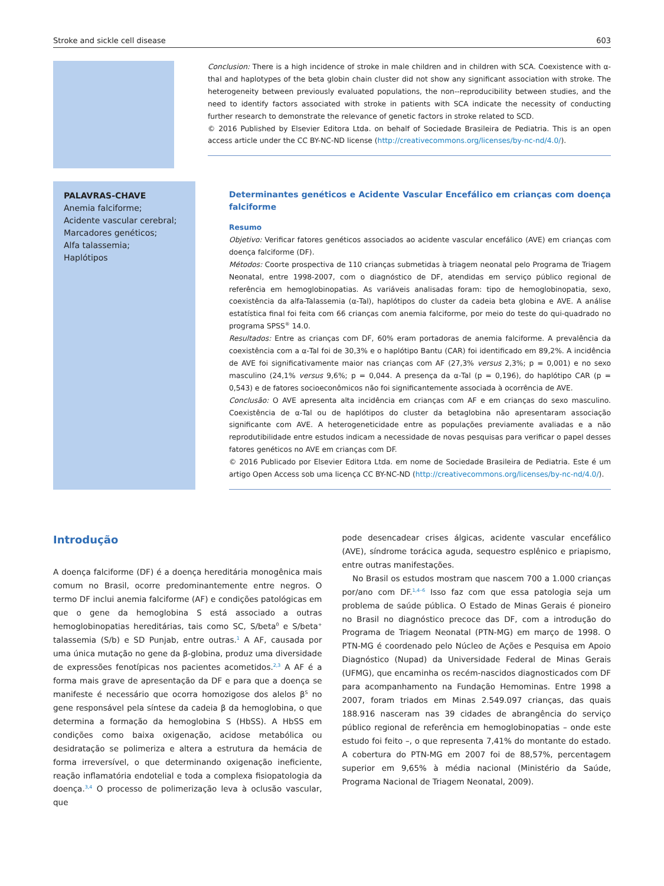Stroke and sickle cell disease 603
Conclusion: There is a high incidence of stroke in male children and in children with SCA. Coexistence with α-thal and haplotypes of the beta globin chain cluster did not show any significant association with stroke. The heterogeneity between previously evaluated populations, the non--reproducibility between studies, and the need to identify factors associated with stroke in patients with SCA indicate the necessity of conducting further research to demonstrate the relevance of genetic factors in stroke related to SCD.
© 2016 Published by Elsevier Editora Ltda. on behalf of Sociedade Brasileira de Pediatria. This is an open access article under the CC BY-NC-ND license (http://creativecommons.org/licenses/by-nc-nd/4.0/).
PALAVRAS-CHAVE
Anemia falciforme;
Acidente vascular cerebral;
Marcadores genéticos;
Alfa talassemia;
Haplótipos
Determinantes genéticos e Acidente Vascular Encefálico em crianças com doença falciforme
Resumo
Objetivo: Verificar fatores genéticos associados ao acidente vascular encefálico (AVE) em crianças com doença falciforme (DF).
Métodos: Coorte prospectiva de 110 crianças submetidas à triagem neonatal pelo Programa de Triagem Neonatal, entre 1998-2007, com o diagnóstico de DF, atendidas em serviço público regional de referência em hemoglobinopatias. As variáveis analisadas foram: tipo de hemoglobinopatia, sexo, coexistência da alfa-Talassemia (α-Tal), haplótipos do cluster da cadeia beta globina e AVE. A análise estatística final foi feita com 66 crianças com anemia falciforme, por meio do teste do qui-quadrado no programa SPSS<sup>®</sup> 14.0.
Resultados: Entre as crianças com DF, 60% eram portadoras de anemia falciforme. A prevalência da coexistência com a α-Tal foi de 30,3% e o haplótipo Bantu (CAR) foi identificado em 89,2%. A incidência de AVE foi significativamente maior nas crianças com AF (27,3% versus 2,3%; p = 0,001) e no sexo masculino (24,1% versus 9,6%; p = 0,044. A presença da α-Tal (p = 0,196), do haplótipo CAR (p = 0,543) e de fatores socioeconômicos não foi significantemente associada à ocorrência de AVE.
Conclusão: O AVE apresenta alta incidência em crianças com AF e em crianças do sexo masculino. Coexistência de α-Tal ou de haplótipos do cluster da betaglobina não apresentaram associação significante com AVE. A heterogeneticidade entre as populações previamente avaliadas e a não reprodutibilidade entre estudos indicam a necessidade de novas pesquisas para verificar o papel desses fatores genéticos no AVE em crianças com DF.
© 2016 Publicado por Elsevier Editora Ltda. em nome de Sociedade Brasileira de Pediatria. Este é um artigo Open Access sob uma licença CC BY-NC-ND (http://creativecommons.org/licenses/by-nc-nd/4.0/).
Introdução
A doença falciforme (DF) é a doença hereditária monogênica mais comum no Brasil, ocorre predominantemente entre negros. O termo DF inclui anemia falciforme (AF) e condições patológicas em que o gene da hemoglobina S está associado a outras hemoglobinopatias hereditárias, tais como SC, S/beta<sup>0</sup> e S/beta<sup>+</sup> talassemia (S/b) e SD Punjab, entre outras.<sup>1</sup> A AF, causada por uma única mutação no gene da β-globina, produz uma diversidade de expressões fenotípicas nos pacientes acometidos.<sup>2,3</sup> A AF é a forma mais grave de apresentação da DF e para que a doença se manifeste é necessário que ocorra homozigose dos alelos β<sup>S</sup> no gene responsável pela síntese da cadeia β da hemoglobina, o que determina a formação da hemoglobina S (HbSS). A HbSS em condições como baixa oxigenação, acidose metabólica ou desidratação se polimeriza e altera a estrutura da hemácia de forma irreversível, o que determinando oxigenação ineficiente, reação inflamatória endotelial e toda a complexa fisiopatologia da doença.<sup>3,4</sup> O processo de polimerização leva à oclusão vascular, que
pode desencadear crises álgicas, acidente vascular encefálico (AVE), síndrome torácica aguda, sequestro esplênico e priapismo, entre outras manifestações.
No Brasil os estudos mostram que nascem 700 a 1.000 crianças por/ano com DF.<sup>1,4–6</sup> Isso faz com que essa patologia seja um problema de saúde pública. O Estado de Minas Gerais é pioneiro no Brasil no diagnóstico precoce das DF, com a introdução do Programa de Triagem Neonatal (PTN-MG) em março de 1998. O PTN-MG é coordenado pelo Núcleo de Ações e Pesquisa em Apoio Diagnóstico (Nupad) da Universidade Federal de Minas Gerais (UFMG), que encaminha os recém-nascidos diagnosticados com DF para acompanhamento na Fundação Hemominas. Entre 1998 a 2007, foram triados em Minas 2.549.097 crianças, das quais 188.916 nasceram nas 39 cidades de abrangência do serviço público regional de referência em hemoglobinopatias – onde este estudo foi feito –, o que representa 7,41% do montante do estado. A cobertura do PTN-MG em 2007 foi de 88,57%, percentagem superior em 9,65% à média nacional (Ministério da Saúde, Programa Nacional de Triagem Neonatal, 2009).